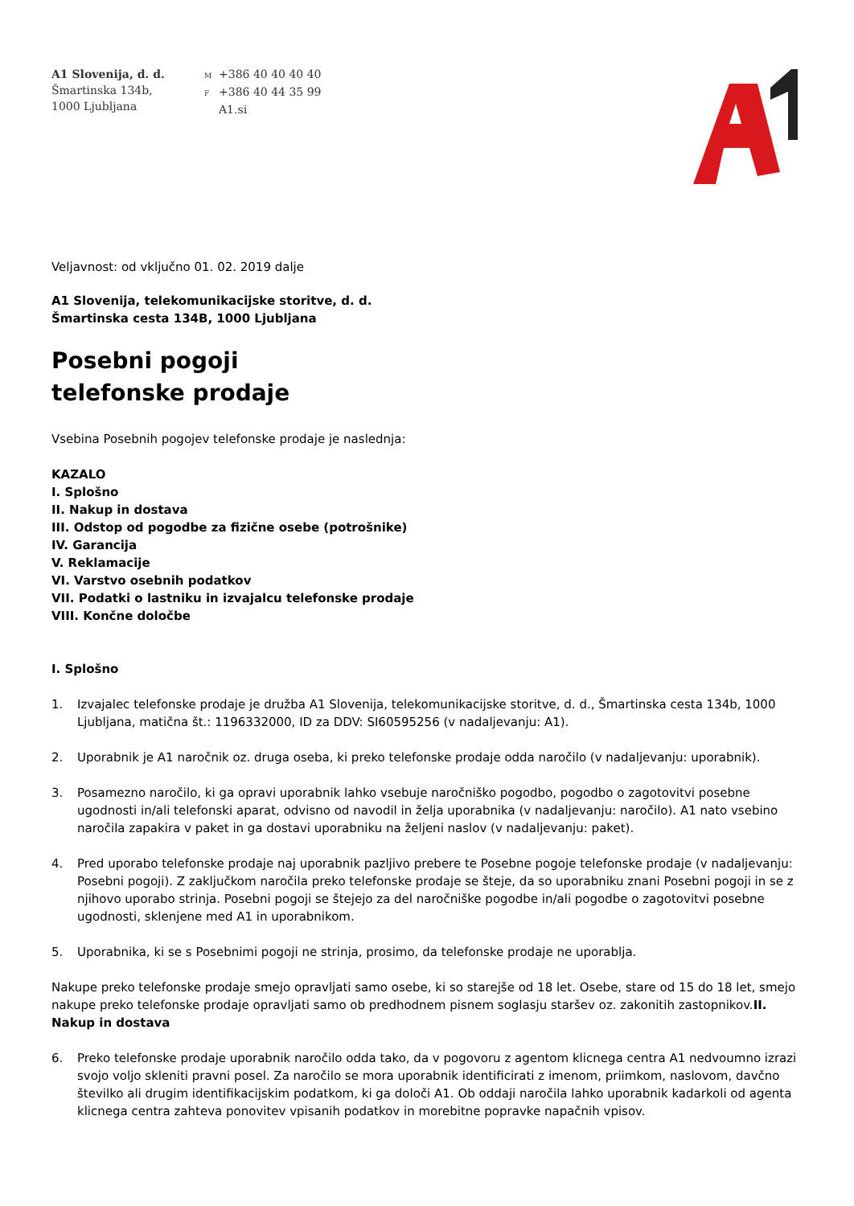A1 Slovenija, d. d.
Šmartinska 134b,
1000 Ljubljana
M +386 40 40 40 40
F +386 40 44 35 99
A1.si
Veljavnost: od vključno 01. 02. 2019 dalje
A1 Slovenija, telekomunikacijske storitve, d. d.
Šmartinska cesta 134B, 1000 Ljubljana
Posebni pogoji
telefonske prodaje
Vsebina Posebnih pogojev telefonske prodaje je naslednja:
KAZALO
I. Splošno
II. Nakup in dostava
III. Odstop od pogodbe za fizične osebe (potrošnike)
IV. Garancija
V. Reklamacije
VI. Varstvo osebnih podatkov
VII. Podatki o lastniku in izvajalcu telefonske prodaje
VIII. Končne določbe
I. Splošno
1. Izvajalec telefonske prodaje je družba A1 Slovenija, telekomunikacijske storitve, d. d., Šmartinska cesta 134b, 1000 Ljubljana, matična št.: 1196332000, ID za DDV: SI60595256 (v nadaljevanju: A1).
2. Uporabnik je A1 naročnik oz. druga oseba, ki preko telefonske prodaje odda naročilo (v nadaljevanju: uporabnik).
3. Posamezno naročilo, ki ga opravi uporabnik lahko vsebuje naročniško pogodbo, pogodbo o zagotovitvi posebne ugodnosti in/ali telefonski aparat, odvisno od navodil in želja uporabnika (v nadaljevanju: naročilo). A1 nato vsebino naročila zapakira v paket in ga dostavi uporabniku na željeni naslov (v nadaljevanju: paket).
4. Pred uporabo telefonske prodaje naj uporabnik pazljivo prebere te Posebne pogoje telefonske prodaje (v nadaljevanju: Posebni pogoji). Z zaključkom naročila preko telefonske prodaje se šteje, da so uporabniku znani Posebni pogoji in se z njihovo uporabo strinja. Posebni pogoji se štejejo za del naročniške pogodbe in/ali pogodbe o zagotovitvi posebne ugodnosti, sklenjene med A1 in uporabnikom.
5. Uporabnika, ki se s Posebnimi pogoji ne strinja, prosimo, da telefonske prodaje ne uporablja.
Nakupe preko telefonske prodaje smejo opravljati samo osebe, ki so starejše od 18 let. Osebe, stare od 15 do 18 let, smejo nakupe preko telefonske prodaje opravljati samo ob predhodnem pisnem soglasju staršev oz. zakonitih zastopnikov.II. Nakup in dostava
6. Preko telefonske prodaje uporabnik naročilo odda tako, da v pogovoru z agentom klicnega centra A1 nedvoumno izrazi svojo voljo skleniti pravni posel. Za naročilo se mora uporabnik identificirati z imenom, priimkom, naslovom, davčno številko ali drugim identifikacijskim podatkom, ki ga določi A1. Ob oddaji naročila lahko uporabnik kadarkoli od agenta klicnega centra zahteva ponovitev vpisanih podatkov in morebitne popravke napačnih vpisov.